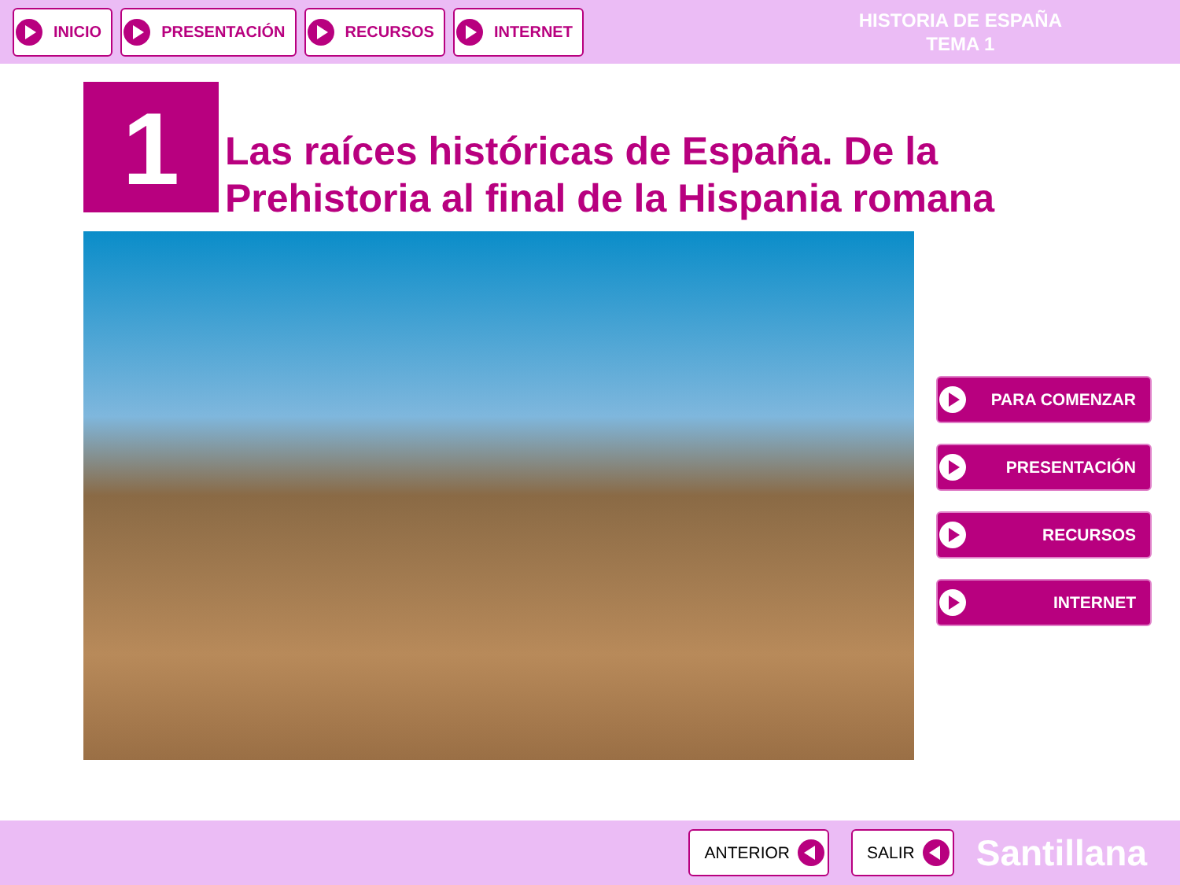INICIO PRESENTACIÓN RECURSOS INTERNET
HISTORIA DE ESPAÑA
TEMA 1
1
Las raíces históricas de España. De la
Prehistoria al final de la Hispania romana
PARA COMENZAR
PRESENTACIÓN
RECURSOS
INTERNET
ANTERIOR SALIR
Santillana